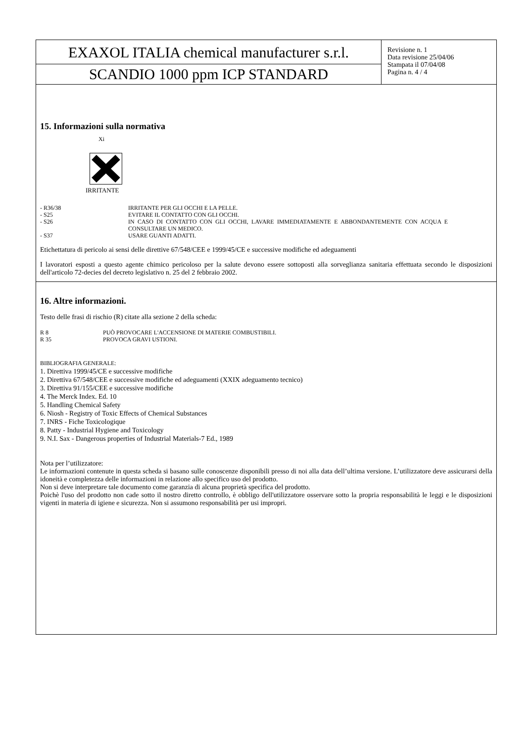EXAXOL ITALIA chemical manufacturer s.r.l.
SCANDIO 1000 ppm ICP STANDARD
Revisione n. 1
Data revisione 25/04/06
Stampata il 07/04/08
Pagina n. 4 / 4
15. Informazioni sulla normativa
Xi
IRRITANTE
- R36/38 IRRITANTE PER GLI OCCHI E LA PELLE.
- S25 EVITARE IL CONTATTO CON GLI OCCHI.
- S26 IN CASO DI CONTATTO CON GLI OCCHI, LAVARE IMMEDIATAMENTE E ABBONDANTEMENTE CON ACQUA E CONSULTARE UN MEDICO.
- S37 USARE GUANTI ADATTI.
Etichettatura di pericolo ai sensi delle direttive 67/548/CEE e 1999/45/CE e successive modifiche ed adeguamenti
I lavoratori esposti a questo agente chimico pericoloso per la salute devono essere sottoposti alla sorveglianza sanitaria effettuata secondo le disposizioni dell'articolo 72-decies del decreto legislativo n. 25 del 2 febbraio 2002.
16. Altre informazioni.
Testo delle frasi di rischio (R) citate alla sezione 2 della scheda:
R 8 PUÒ PROVOCARE L'ACCENSIONE DI MATERIE COMBUSTIBILI.
R 35 PROVOCA GRAVI USTIONI.
BIBLIOGRAFIA GENERALE:
1. Direttiva 1999/45/CE e successive modifiche
2. Direttiva 67/548/CEE e successive modifiche ed adeguamenti (XXIX adeguamento tecnico)
3. Direttiva 91/155/CEE e successive modifiche
4. The Merck Index. Ed. 10
5. Handling Chemical Safety
6. Niosh - Registry of Toxic Effects of Chemical Substances
7. INRS - Fiche Toxicologique
8. Patty - Industrial Hygiene and Toxicology
9. N.I. Sax - Dangerous properties of Industrial Materials-7 Ed., 1989
Nota per l’utilizzatore:
Le informazioni contenute in questa scheda si basano sulle conoscenze disponibili presso di noi alla data dell’ultima versione. L’utilizzatore deve assicurarsi della idoneità e completezza delle informazioni in relazione allo specifico uso del prodotto.
Non si deve interpretare tale documento come garanzia di alcuna proprietà specifica del prodotto.
Poichè l'uso del prodotto non cade sotto il nostro diretto controllo, è obbligo dell'utilizzatore osservare sotto la propria responsabilità le leggi e le disposizioni vigenti in materia di igiene e sicurezza. Non si assumono responsabilità per usi impropri.